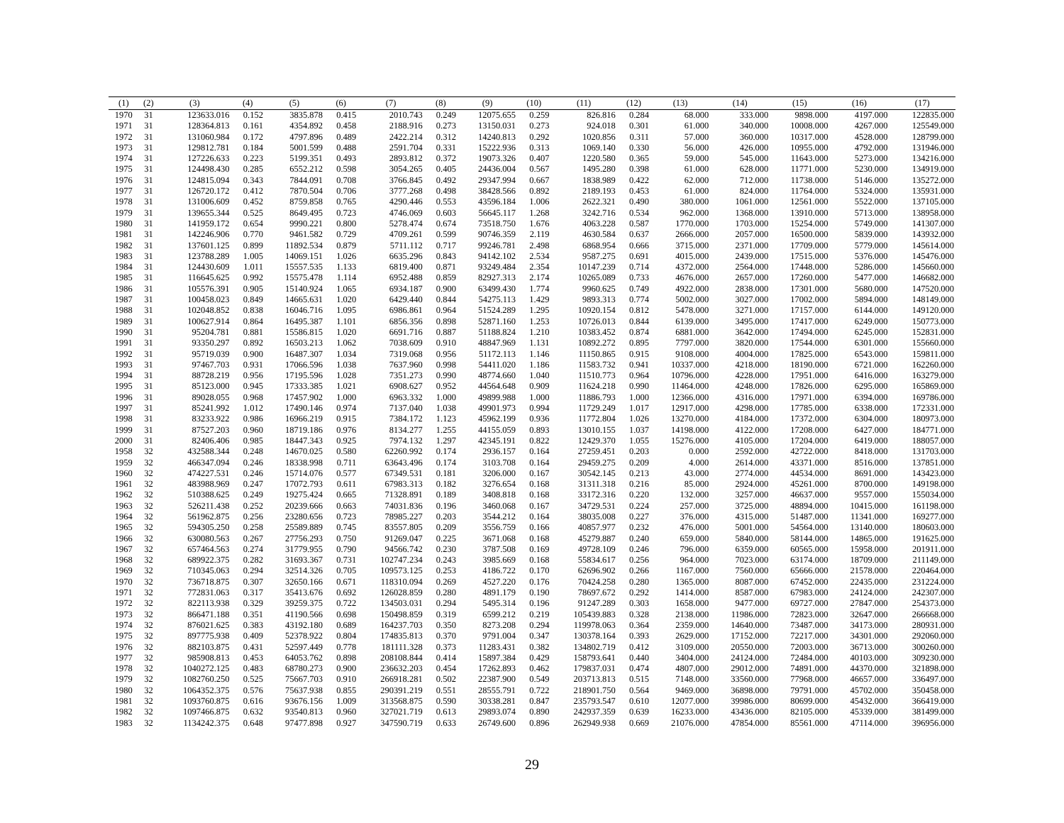| (1) | (2) | (3) | (4) | (5) | (6) | (7) | (8) | (9) | (10) | (11) | (12) | (13) | (14) | (15) | (16) | (17) |
| --- | --- | --- | --- | --- | --- | --- | --- | --- | --- | --- | --- | --- | --- | --- | --- | --- |
| 1970 | 31 | 123633.016 | 0.152 | 3835.878 | 0.415 | 2010.743 | 0.249 | 12075.655 | 0.259 | 826.816 | 0.284 | 68.000 | 333.000 | 9898.000 | 4197.000 | 122835.000 |
| 1971 | 31 | 128364.813 | 0.161 | 4354.892 | 0.458 | 2188.916 | 0.273 | 13150.031 | 0.273 | 924.018 | 0.301 | 61.000 | 340.000 | 10008.000 | 4267.000 | 125549.000 |
| 1972 | 31 | 131060.984 | 0.172 | 4797.896 | 0.489 | 2422.214 | 0.312 | 14240.813 | 0.292 | 1020.856 | 0.311 | 57.000 | 360.000 | 10317.000 | 4528.000 | 128799.000 |
| 1973 | 31 | 129812.781 | 0.184 | 5001.599 | 0.488 | 2591.704 | 0.331 | 15222.936 | 0.313 | 1069.140 | 0.330 | 56.000 | 426.000 | 10955.000 | 4792.000 | 131946.000 |
| 1974 | 31 | 127226.633 | 0.223 | 5199.351 | 0.493 | 2893.812 | 0.372 | 19073.326 | 0.407 | 1220.580 | 0.365 | 59.000 | 545.000 | 11643.000 | 5273.000 | 134216.000 |
| 1975 | 31 | 124498.430 | 0.285 | 6552.212 | 0.598 | 3054.265 | 0.405 | 24436.004 | 0.567 | 1495.280 | 0.398 | 61.000 | 628.000 | 11771.000 | 5230.000 | 134919.000 |
| 1976 | 31 | 124815.094 | 0.343 | 7844.091 | 0.708 | 3766.845 | 0.492 | 29347.994 | 0.667 | 1838.989 | 0.422 | 62.000 | 712.000 | 11738.000 | 5146.000 | 135272.000 |
| 1977 | 31 | 126720.172 | 0.412 | 7870.504 | 0.706 | 3777.268 | 0.498 | 38428.566 | 0.892 | 2189.193 | 0.453 | 61.000 | 824.000 | 11764.000 | 5324.000 | 135931.000 |
| 1978 | 31 | 131006.609 | 0.452 | 8759.858 | 0.765 | 4290.446 | 0.553 | 43596.184 | 1.006 | 2622.321 | 0.490 | 380.000 | 1061.000 | 12561.000 | 5522.000 | 137105.000 |
| 1979 | 31 | 139655.344 | 0.525 | 8649.495 | 0.723 | 4746.069 | 0.603 | 56645.117 | 1.268 | 3242.716 | 0.534 | 962.000 | 1368.000 | 13910.000 | 5713.000 | 138958.000 |
| 1980 | 31 | 141959.172 | 0.654 | 9990.221 | 0.800 | 5278.474 | 0.674 | 73518.750 | 1.676 | 4063.228 | 0.587 | 1770.000 | 1703.000 | 15254.000 | 5749.000 | 141307.000 |
| 1981 | 31 | 142246.906 | 0.770 | 9461.582 | 0.729 | 4709.261 | 0.599 | 90746.359 | 2.119 | 4630.584 | 0.637 | 2666.000 | 2057.000 | 16500.000 | 5839.000 | 143932.000 |
| 1982 | 31 | 137601.125 | 0.899 | 11892.534 | 0.879 | 5711.112 | 0.717 | 99246.781 | 2.498 | 6868.954 | 0.666 | 3715.000 | 2371.000 | 17709.000 | 5779.000 | 145614.000 |
| 1983 | 31 | 123788.289 | 1.005 | 14069.151 | 1.026 | 6635.296 | 0.843 | 94142.102 | 2.534 | 9587.275 | 0.691 | 4015.000 | 2439.000 | 17515.000 | 5376.000 | 145476.000 |
| 1984 | 31 | 124430.609 | 1.011 | 15557.535 | 1.133 | 6819.400 | 0.871 | 93249.484 | 2.354 | 10147.239 | 0.714 | 4372.000 | 2564.000 | 17448.000 | 5286.000 | 145660.000 |
| 1985 | 31 | 116645.625 | 0.992 | 15575.478 | 1.114 | 6952.488 | 0.859 | 82927.313 | 2.174 | 10265.089 | 0.733 | 4676.000 | 2657.000 | 17260.000 | 5477.000 | 146682.000 |
| 1986 | 31 | 105576.391 | 0.905 | 15140.924 | 1.065 | 6934.187 | 0.900 | 63499.430 | 1.774 | 9960.625 | 0.749 | 4922.000 | 2838.000 | 17301.000 | 5680.000 | 147520.000 |
| 1987 | 31 | 100458.023 | 0.849 | 14665.631 | 1.020 | 6429.440 | 0.844 | 54275.113 | 1.429 | 9893.313 | 0.774 | 5002.000 | 3027.000 | 17002.000 | 5894.000 | 148149.000 |
| 1988 | 31 | 102048.852 | 0.838 | 16046.716 | 1.095 | 6986.861 | 0.964 | 51524.289 | 1.295 | 10920.154 | 0.812 | 5478.000 | 3271.000 | 17157.000 | 6144.000 | 149120.000 |
| 1989 | 31 | 100627.914 | 0.864 | 16495.387 | 1.101 | 6856.356 | 0.898 | 52871.160 | 1.253 | 10726.013 | 0.844 | 6139.000 | 3495.000 | 17417.000 | 6249.000 | 150773.000 |
| 1990 | 31 | 95204.781 | 0.881 | 15586.815 | 1.020 | 6691.716 | 0.887 | 51188.824 | 1.210 | 10383.452 | 0.874 | 6881.000 | 3642.000 | 17494.000 | 6245.000 | 152831.000 |
| 1991 | 31 | 93350.297 | 0.892 | 16503.213 | 1.062 | 7038.609 | 0.910 | 48847.969 | 1.131 | 10892.272 | 0.895 | 7797.000 | 3820.000 | 17544.000 | 6301.000 | 155660.000 |
| 1992 | 31 | 95719.039 | 0.900 | 16487.307 | 1.034 | 7319.068 | 0.956 | 51172.113 | 1.146 | 11150.865 | 0.915 | 9108.000 | 4004.000 | 17825.000 | 6543.000 | 159811.000 |
| 1993 | 31 | 97467.703 | 0.931 | 17066.596 | 1.038 | 7637.960 | 0.998 | 54411.020 | 1.186 | 11583.732 | 0.941 | 10337.000 | 4218.000 | 18190.000 | 6721.000 | 162260.000 |
| 1994 | 31 | 88728.219 | 0.956 | 17195.596 | 1.028 | 7351.273 | 0.990 | 48774.660 | 1.040 | 11510.773 | 0.964 | 10796.000 | 4228.000 | 17951.000 | 6416.000 | 163279.000 |
| 1995 | 31 | 85123.000 | 0.945 | 17333.385 | 1.021 | 6908.627 | 0.952 | 44564.648 | 0.909 | 11624.218 | 0.990 | 11464.000 | 4248.000 | 17826.000 | 6295.000 | 165869.000 |
| 1996 | 31 | 89028.055 | 0.968 | 17457.902 | 1.000 | 6963.332 | 1.000 | 49899.988 | 1.000 | 11886.793 | 1.000 | 12366.000 | 4316.000 | 17971.000 | 6394.000 | 169786.000 |
| 1997 | 31 | 85241.992 | 1.012 | 17490.146 | 0.974 | 7137.040 | 1.038 | 49901.973 | 0.994 | 11729.249 | 1.017 | 12917.000 | 4298.000 | 17785.000 | 6338.000 | 172331.000 |
| 1998 | 31 | 83233.922 | 0.986 | 16966.219 | 0.915 | 7384.172 | 1.123 | 45962.199 | 0.936 | 11772.804 | 1.026 | 13270.000 | 4184.000 | 17372.000 | 6304.000 | 180973.000 |
| 1999 | 31 | 87527.203 | 0.960 | 18719.186 | 0.976 | 8134.277 | 1.255 | 44155.059 | 0.893 | 13010.155 | 1.037 | 14198.000 | 4122.000 | 17208.000 | 6427.000 | 184771.000 |
| 2000 | 31 | 82406.406 | 0.985 | 18447.343 | 0.925 | 7974.132 | 1.297 | 42345.191 | 0.822 | 12429.370 | 1.055 | 15276.000 | 4105.000 | 17204.000 | 6419.000 | 188057.000 |
| 1958 | 32 | 432588.344 | 0.248 | 14670.025 | 0.580 | 62260.992 | 0.174 | 2936.157 | 0.164 | 27259.451 | 0.203 | 0.000 | 2592.000 | 42722.000 | 8418.000 | 131703.000 |
| 1959 | 32 | 466347.094 | 0.246 | 18338.998 | 0.711 | 63643.496 | 0.174 | 3103.708 | 0.164 | 29459.275 | 0.209 | 4.000 | 2614.000 | 43371.000 | 8516.000 | 137851.000 |
| 1960 | 32 | 474227.531 | 0.246 | 15714.076 | 0.577 | 67349.531 | 0.181 | 3206.000 | 0.167 | 30542.145 | 0.213 | 43.000 | 2774.000 | 44534.000 | 8691.000 | 143423.000 |
| 1961 | 32 | 483988.969 | 0.247 | 17072.793 | 0.611 | 67983.313 | 0.182 | 3276.654 | 0.168 | 31311.318 | 0.216 | 85.000 | 2924.000 | 45261.000 | 8700.000 | 149198.000 |
| 1962 | 32 | 510388.625 | 0.249 | 19275.424 | 0.665 | 71328.891 | 0.189 | 3408.818 | 0.168 | 33172.316 | 0.220 | 132.000 | 3257.000 | 46637.000 | 9557.000 | 155034.000 |
| 1963 | 32 | 526211.438 | 0.252 | 20239.666 | 0.663 | 74031.836 | 0.196 | 3460.068 | 0.167 | 34729.531 | 0.224 | 257.000 | 3725.000 | 48894.000 | 10415.000 | 161198.000 |
| 1964 | 32 | 561962.875 | 0.256 | 23280.656 | 0.723 | 78985.227 | 0.203 | 3544.212 | 0.164 | 38035.008 | 0.227 | 376.000 | 4315.000 | 51487.000 | 11341.000 | 169277.000 |
| 1965 | 32 | 594305.250 | 0.258 | 25589.889 | 0.745 | 83557.805 | 0.209 | 3556.759 | 0.166 | 40857.977 | 0.232 | 476.000 | 5001.000 | 54564.000 | 13140.000 | 180603.000 |
| 1966 | 32 | 630080.563 | 0.267 | 27756.293 | 0.750 | 91269.047 | 0.225 | 3671.068 | 0.168 | 45279.887 | 0.240 | 659.000 | 5840.000 | 58144.000 | 14865.000 | 191625.000 |
| 1967 | 32 | 657464.563 | 0.274 | 31779.955 | 0.790 | 94566.742 | 0.230 | 3787.508 | 0.169 | 49728.109 | 0.246 | 796.000 | 6359.000 | 60565.000 | 15958.000 | 201911.000 |
| 1968 | 32 | 689922.375 | 0.282 | 31693.367 | 0.731 | 102747.234 | 0.243 | 3985.669 | 0.168 | 55834.617 | 0.256 | 964.000 | 7023.000 | 63174.000 | 18709.000 | 211149.000 |
| 1969 | 32 | 710345.063 | 0.294 | 32514.326 | 0.705 | 109573.125 | 0.253 | 4186.722 | 0.170 | 62696.902 | 0.266 | 1167.000 | 7560.000 | 65666.000 | 21578.000 | 220464.000 |
| 1970 | 32 | 736718.875 | 0.307 | 32650.166 | 0.671 | 118310.094 | 0.269 | 4527.220 | 0.176 | 70424.258 | 0.280 | 1365.000 | 8087.000 | 67452.000 | 22435.000 | 231224.000 |
| 1971 | 32 | 772831.063 | 0.317 | 35413.676 | 0.692 | 126028.859 | 0.280 | 4891.179 | 0.190 | 78697.672 | 0.292 | 1414.000 | 8587.000 | 67983.000 | 24124.000 | 242307.000 |
| 1972 | 32 | 822113.938 | 0.329 | 39259.375 | 0.722 | 134503.031 | 0.294 | 5495.314 | 0.196 | 91247.289 | 0.303 | 1658.000 | 9477.000 | 69727.000 | 27847.000 | 254373.000 |
| 1973 | 32 | 866471.188 | 0.351 | 41190.566 | 0.698 | 150498.859 | 0.319 | 6599.212 | 0.219 | 105439.883 | 0.328 | 2138.000 | 11986.000 | 72823.000 | 32647.000 | 266668.000 |
| 1974 | 32 | 876021.625 | 0.383 | 43192.180 | 0.689 | 164237.703 | 0.350 | 8273.208 | 0.294 | 119978.063 | 0.364 | 2359.000 | 14640.000 | 73487.000 | 34173.000 | 280931.000 |
| 1975 | 32 | 897775.938 | 0.409 | 52378.922 | 0.804 | 174835.813 | 0.370 | 9791.004 | 0.347 | 130378.164 | 0.393 | 2629.000 | 17152.000 | 72217.000 | 34301.000 | 292060.000 |
| 1976 | 32 | 882103.875 | 0.431 | 52597.449 | 0.778 | 181111.328 | 0.373 | 11283.431 | 0.382 | 134802.719 | 0.412 | 3109.000 | 20550.000 | 72003.000 | 36713.000 | 300260.000 |
| 1977 | 32 | 985908.813 | 0.453 | 64053.762 | 0.898 | 208108.844 | 0.414 | 15897.384 | 0.429 | 158793.641 | 0.440 | 3404.000 | 24124.000 | 72484.000 | 40103.000 | 309230.000 |
| 1978 | 32 | 1040272.125 | 0.483 | 68780.273 | 0.900 | 236632.203 | 0.454 | 17262.893 | 0.462 | 179837.031 | 0.474 | 4807.000 | 29012.000 | 74891.000 | 44370.000 | 321898.000 |
| 1979 | 32 | 1082760.250 | 0.525 | 75667.703 | 0.910 | 266918.281 | 0.502 | 22387.900 | 0.549 | 203713.813 | 0.515 | 7148.000 | 33560.000 | 77968.000 | 46657.000 | 336497.000 |
| 1980 | 32 | 1064352.375 | 0.576 | 75637.938 | 0.855 | 290391.219 | 0.551 | 28555.791 | 0.722 | 218901.750 | 0.564 | 9469.000 | 36898.000 | 79791.000 | 45702.000 | 350458.000 |
| 1981 | 32 | 1093760.875 | 0.616 | 93676.156 | 1.009 | 313568.875 | 0.590 | 30338.281 | 0.847 | 235793.547 | 0.610 | 12077.000 | 39986.000 | 80699.000 | 45432.000 | 366419.000 |
| 1982 | 32 | 1097466.875 | 0.632 | 93540.813 | 0.960 | 327021.719 | 0.613 | 29893.074 | 0.890 | 242937.359 | 0.639 | 16233.000 | 43436.000 | 82105.000 | 45339.000 | 381499.000 |
| 1983 | 32 | 1134242.375 | 0.648 | 97477.898 | 0.927 | 347590.719 | 0.633 | 26749.600 | 0.896 | 262949.938 | 0.669 | 21076.000 | 47854.000 | 85561.000 | 47114.000 | 396956.000 |
29